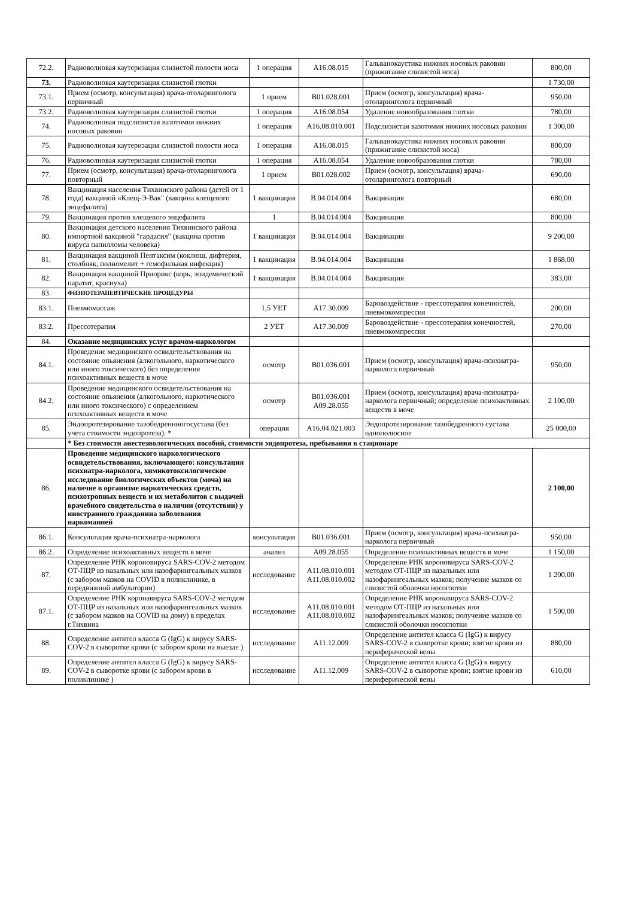| 72.2. | Радиоволновая каутеризация слизистой полости носа | 1 операция | A16.08.015 | Гальванокаустика нижних носовых раковин (прижигание слизистой носа) | 800,00 |
| 73. | Радиоволновая каутеризация слизистой глотки | | | | 1 730,00 |
| 73.1. | Прием (осмотр, консультация) врача-отоларинголога первичный | 1 прием | B01.028.001 | Прием (осмотр, консультация) врача-отоларинголога первичный | 950,00 |
| 73.2. | Радиоволновая каутеризация слизистой глотки | 1 операция | A16.08.054 | Удаление новообразования глотки | 780,00 |
| 74. | Радиоволновая подслизистая вазотомия нижних носовых раковин | 1 операция | A16.08.010.001 | Подслизистая вазотомия нижних носовых раковин | 1 300,00 |
| 75. | Радиоволновая каутеризация слизистой полости носа | 1 операция | A16.08.015 | Гальванокаустика нижних носовых раковин (прижигание слизистой носа) | 800,00 |
| 76. | Радиоволновая каутеризация слизистой глотки | 1 операция | A16.08.054 | Удаление новообразования глотки | 780,00 |
| 77. | Прием (осмотр, консультация) врача-отоларинголога повторный | 1 прием | B01.028.002 | Прием (осмотр, консультация) врача-отоларинголога повторный | 690,00 |
| 78. | Вакцинация населения Тихвинского района (детей от 1 года) вакциной «Клещ-Э-Вак" (вакцина клещевого энцефалита) | 1 вакцинация | B.04.014.004 | Вакцинация | 680,00 |
| 79. | Вакцинация против клещевого энцефалита | 1 | B.04.014.004 | Вакцинация | 800,00 |
| 80. | Вакцинация детского населения Тихвинского района импортной вакциной "гардасил" (вакцина против вируса папилломы человека) | 1 вакцинация | B.04.014.004 | Вакцинация | 9 200,00 |
| 81. | Вакцинация вакциной Пентаксим (коклюш, дифтерия, столбняк, полиомелит + гемофильная инфекция) | 1 вакцинация | B.04.014.004 | Вакцинация | 1 868,00 |
| 82. | Вакцинация вакциной Приорикс (корь, эпидемический паратит, краснуха) | 1 вакцинация | B.04.014.004 | Вакцинация | 383,00 |
| 83. | ФИЗИОТЕРАПЕВТИЧЕСКИЕ ПРОЦЕДУРЫ | | | | |
| 83.1. | Пневмомассаж | 1,5 УЕТ | A17.30.009 | Баровоздействие - прессотерапия конечностей, пневмокомпрессия | 200,00 |
| 83.2. | Прессотерапия | 2 УЕТ | A17.30.009 | Баровоздействие - прессотерапия конечностей, пневмокомпрессия | 270,00 |
| 84. | Оказание медицинских услуг врачом-наркологом | | | | |
| 84.1. | Проведение медицинского освидетельствования на состояние опьянения (алкогольного, наркотического или иного токсического) без определения психоактивных веществ в моче | осмотр | B01.036.001 | Прием (осмотр, консультация) врача-психиатра-нарколога первичный | 950,00 |
| 84.2. | Проведение медицинского освидетельствования на состояние опьянения (алкогольного, наркотического или иного токсического) с определением психоактивных веществ в моче | осмотр | B01.036.001 A09.28.055 | Прием (осмотр, консультация) врача-психиатра-нарколога первичный; определение психоактивных веществ в моче | 2 100,00 |
| 85. | Эндопротезирование тазобедреннногосустава (без учета стоимости эндопротеза). * | операция | A16.04.021.003 | Эндопротезирование тазобедренного сустава однополюсное | 25 000,00 |
| | * Без стоимости анестезиологических пособий, стоимости эндопротеза, пребывания в стационаре | | | | |
| 86. | Проведение медицинского наркологического освидетельствования, включающего: консультация психиатра-нарколога, химикотоксилогическое исследование биологических объектов (моча) на наличие в организме наркотических средств, психотропных веществ и их метаболитов с выдачей врачебного свидетельства о наличии (отсутствии) у иностранного гражданина заболевания наркоманией | | | | 2 100,00 |
| 86.1. | Консультация врача-психиатра-нарколога | консультация | B01.036.001 | Прием (осмотр, консультация) врача-психиатра-нарколога первичный | 950,00 |
| 86.2. | Определение психоактивных веществ в моче | анализ | A09.28.055 | Определение психоактивных веществ в моче | 1 150,00 |
| 87. | Определение РНК короновируса SARS-COV-2 методом ОТ-ПЦР из назальных или назофарингеальных мазков (с забором мазков на COVID в поликлинике, в передвижной амбулатории) | исследование | A11.08.010.001 A11.08.010.002 | Определение РНК короновируса SARS-COV-2 методом ОТ-ПЦР из назальных или назофарингеальных мазков; получение мазков со слизистой оболочки носоглотки | 1 200,00 |
| 87.1. | Определение РНК коронавируса SARS-COV-2 методом ОТ-ПЦР из назальных или назофарингеальных мазков (с забором мазков на COVID на дому) в пределах г.Тихвина | исследование | A11.08.010.001 A11.08.010.002 | Определение РНК коронавируса SARS-COV-2 методом ОТ-ПЦР из назальных или назофарингеальных мазков; получение мазков со слизистой оболочки носоглотки | 1 500,00 |
| 88. | Определение антител класса G (IgG) к вирусу SARS-COV-2 в сыворотке крови (с забором крови на выезде ) | исследование | A11.12.009 | Определение антител класса G (IgG) к вирусу SARS-COV-2 в сыворотке крови; взятие крови из периферической вены | 880,00 |
| 89. | Определение антител класса G (IgG) к вирусу SARS-COV-2 в сыворотке крови (с забором крови в поликлинике ) | исследование | A11.12.009 | Определение антител класса G (IgG) к вирусу SARS-COV-2 в сыворотке крови; взятие крови из периферической вены | 610,00 |